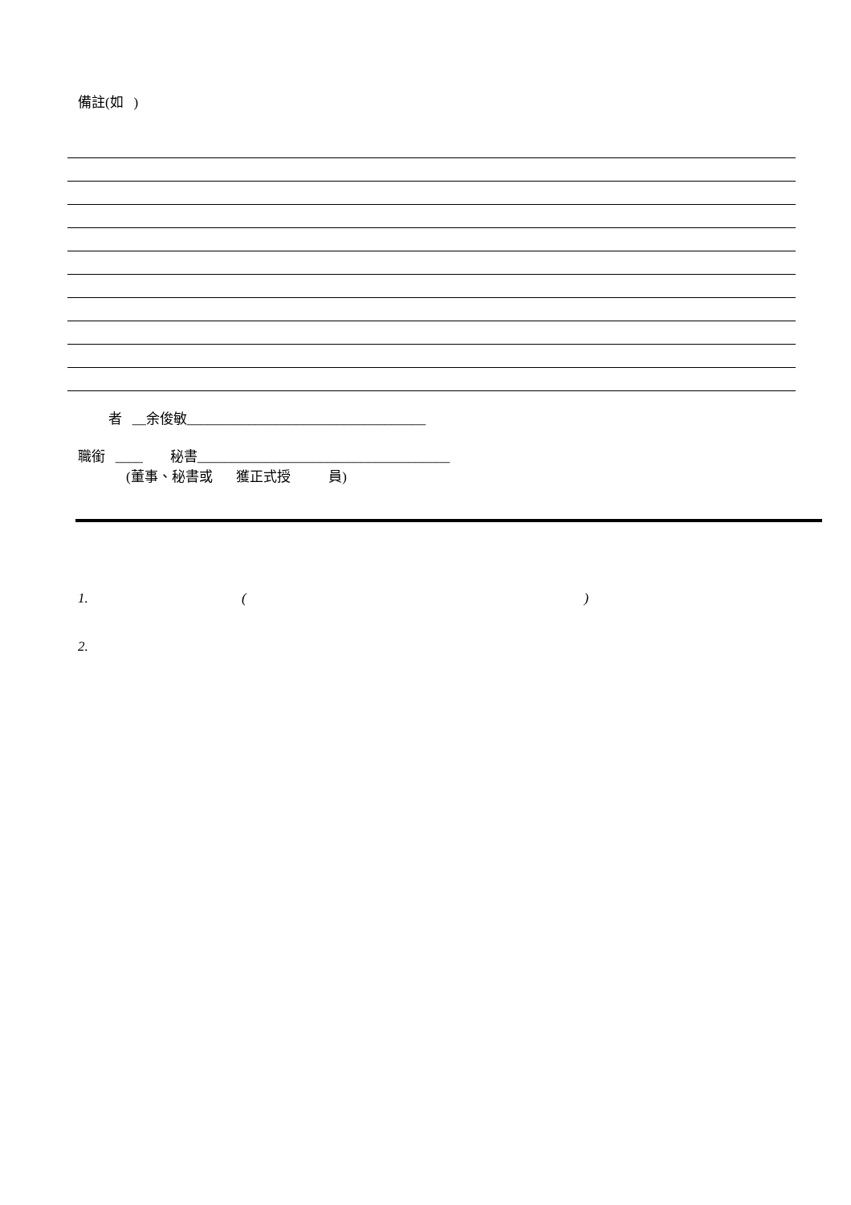備註(如 )
者 __余俊敏___________________________________
職銜 ____ 秘書_____________________________________
(董事、秘書或 獲正式授 員)
1. ( )
2.